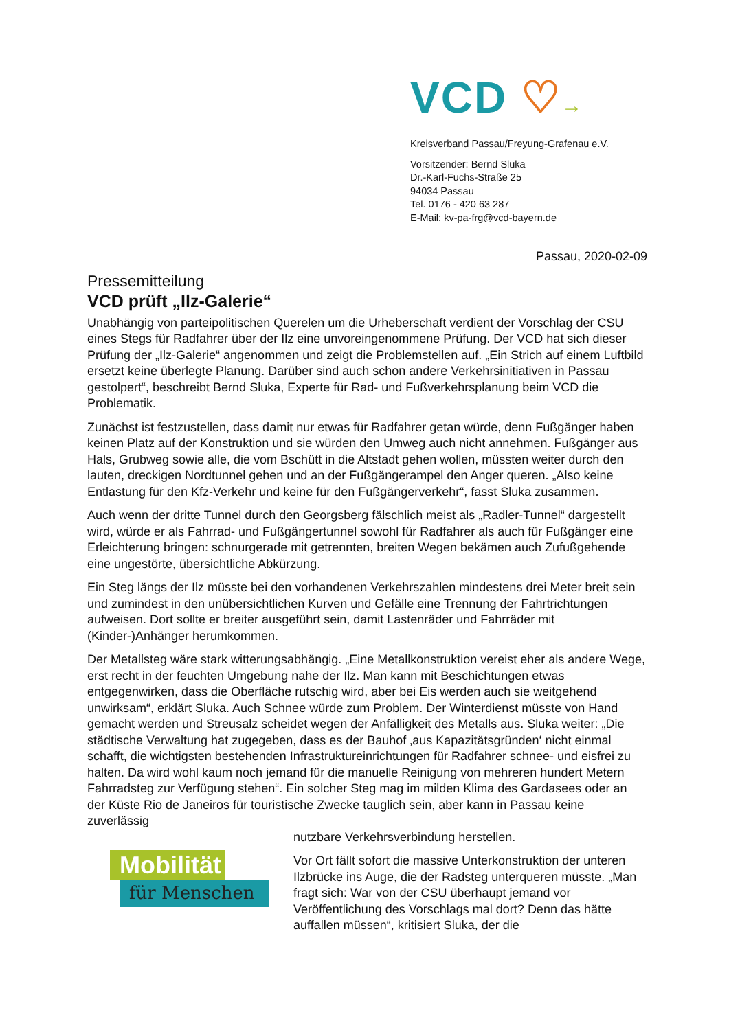VCD ♡→
Kreisverband Passau/Freyung-Grafenau e.V.
Vorsitzender: Bernd Sluka
Dr.-Karl-Fuchs-Straße 25
94034 Passau
Tel. 0176 - 420 63 287
E-Mail: kv-pa-frg@vcd-bayern.de
Passau, 2020-02-09
Pressemitteilung
VCD prüft „Ilz-Galerie“
Unabhängig von parteipolitischen Querelen um die Urheberschaft verdient der Vorschlag der CSU eines Stegs für Radfahrer über der Ilz eine unvoreingenommene Prüfung. Der VCD hat sich dieser Prüfung der „Ilz-Galerie“ angenommen und zeigt die Problemstellen auf. „Ein Strich auf einem Luftbild ersetzt keine überlegte Planung. Darüber sind auch schon andere Verkehrsinitiativen in Passau gestolpert“, beschreibt Bernd Sluka, Experte für Rad- und Fußverkehrsplanung beim VCD die Problematik.
Zunächst ist festzustellen, dass damit nur etwas für Radfahrer getan würde, denn Fußgänger haben keinen Platz auf der Konstruktion und sie würden den Umweg auch nicht annehmen. Fußgänger aus Hals, Grubweg sowie alle, die vom Bschütt in die Altstadt gehen wollen, müssten weiter durch den lauten, dreckigen Nordtunnel gehen und an der Fußgängerampel den Anger queren. „Also keine Entlastung für den Kfz-Verkehr und keine für den Fußgängerverkehr“, fasst Sluka zusammen.
Auch wenn der dritte Tunnel durch den Georgsberg fälschlich meist als „Radler-Tunnel“ dargestellt wird, würde er als Fahrrad- und Fußgängertunnel sowohl für Radfahrer als auch für Fußgänger eine Erleichterung bringen: schnurgerade mit getrennten, breiten Wegen bekämen auch Zufußgehende eine ungestörte, übersichtliche Abkürzung.
Ein Steg längs der Ilz müsste bei den vorhandenen Verkehrszahlen mindestens drei Meter breit sein und zumindest in den unübersichtlichen Kurven und Gefälle eine Trennung der Fahrtrichtungen aufweisen. Dort sollte er breiter ausgeführt sein, damit Lastenräder und Fahrräder mit (Kinder-)Anhänger herumkommen.
Der Metallsteg wäre stark witterungsabhängig. „Eine Metallkonstruktion vereist eher als andere Wege, erst recht in der feuchten Umgebung nahe der Ilz. Man kann mit Beschichtungen etwas entgegenwirken, dass die Oberfläche rutschig wird, aber bei Eis werden auch sie weitgehend unwirksam“, erklärt Sluka. Auch Schnee würde zum Problem. Der Winterdienst müsste von Hand gemacht werden und Streusalz scheidet wegen der Anfälligkeit des Metalls aus. Sluka weiter: „Die städtische Verwaltung hat zugegeben, dass es der Bauhof ‚aus Kapazitätsgründen‘ nicht einmal schafft, die wichtigsten bestehenden Infrastruktureinrichtungen für Radfahrer schnee- und eisfrei zu halten. Da wird wohl kaum noch jemand für die manuelle Reinigung von mehreren hundert Metern Fahrradsteg zur Verfügung stehen“. Ein solcher Steg mag im milden Klima des Gardasees oder an der Küste Rio de Janeiros für touristische Zwecke tauglich sein, aber kann in Passau keine zuverlässig
Mobilität
für Menschen
nutzbare Verkehrsverbindung herstellen.
Vor Ort fällt sofort die massive Unterkonstruktion der unteren Ilzbrücke ins Auge, die der Radsteg unterqueren müsste. „Man fragt sich: War von der CSU überhaupt jemand vor Veröffentlichung des Vorschlags mal dort? Denn das hätte auffallen müssen“, kritisiert Sluka, der die